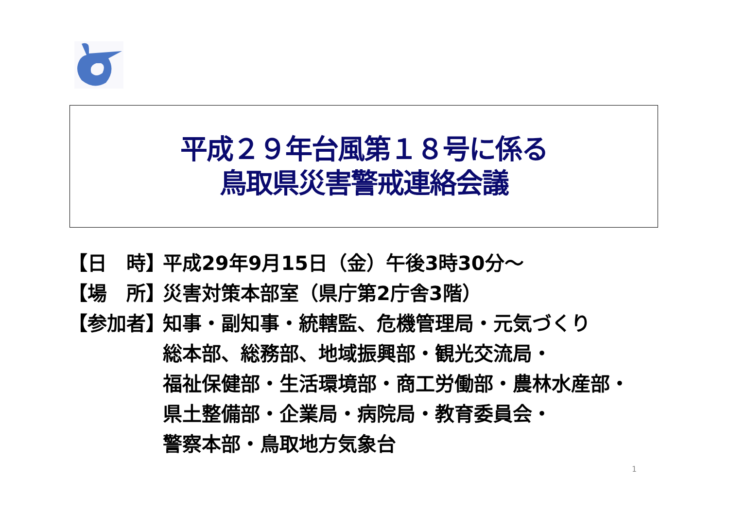平成２９年台風第１８号に係る
鳥取県災害警戒連絡会議
【日　時】 平成29年9月15日（金）午後3時30分～
【場　所】 災害対策本部室（県庁第2庁舎3階）
【参加者】 知事・副知事・統轄監、危機管理局・元気づくり
総本部、総務部、地域振興部・観光交流局・
福祉保健部・生活環境部・商工労働部・農林水産部・
県土整備部・企業局・病院局・教育委員会・
警察本部・鳥取地方気象台
1